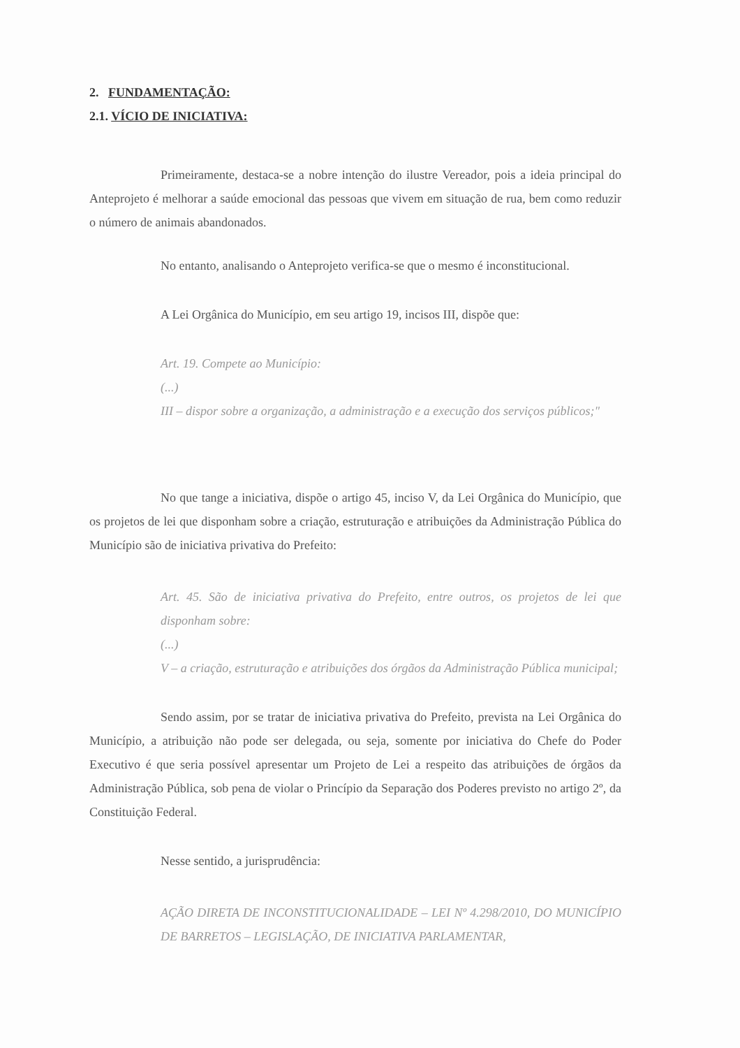2. FUNDAMENTAÇÃO:
2.1. VÍCIO DE INICIATIVA:
Primeiramente, destaca-se a nobre intenção do ilustre Vereador, pois a ideia principal do Anteprojeto é melhorar a saúde emocional das pessoas que vivem em situação de rua, bem como reduzir o número de animais abandonados.
No entanto, analisando o Anteprojeto verifica-se que o mesmo é inconstitucional.
A Lei Orgânica do Município, em seu artigo 19, incisos III, dispõe que:
Art. 19. Compete ao Município:
(...)
III – dispor sobre a organização, a administração e a execução dos serviços públicos;"
No que tange a iniciativa, dispõe o artigo 45, inciso V, da Lei Orgânica do Município, que os projetos de lei que disponham sobre a criação, estruturação e atribuições da Administração Pública do Município são de iniciativa privativa do Prefeito:
Art. 45. São de iniciativa privativa do Prefeito, entre outros, os projetos de lei que disponham sobre:
(...)
V – a criação, estruturação e atribuições dos órgãos da Administração Pública municipal;
Sendo assim, por se tratar de iniciativa privativa do Prefeito, prevista na Lei Orgânica do Município, a atribuição não pode ser delegada, ou seja, somente por iniciativa do Chefe do Poder Executivo é que seria possível apresentar um Projeto de Lei a respeito das atribuições de órgãos da Administração Pública, sob pena de violar o Princípio da Separação dos Poderes previsto no artigo 2º, da Constituição Federal.
Nesse sentido, a jurisprudência:
AÇÃO DIRETA DE INCONSTITUCIONALIDADE – LEI Nº 4.298/2010, DO MUNICÍPIO DE BARRETOS – LEGISLAÇÃO, DE INICIATIVA PARLAMENTAR,